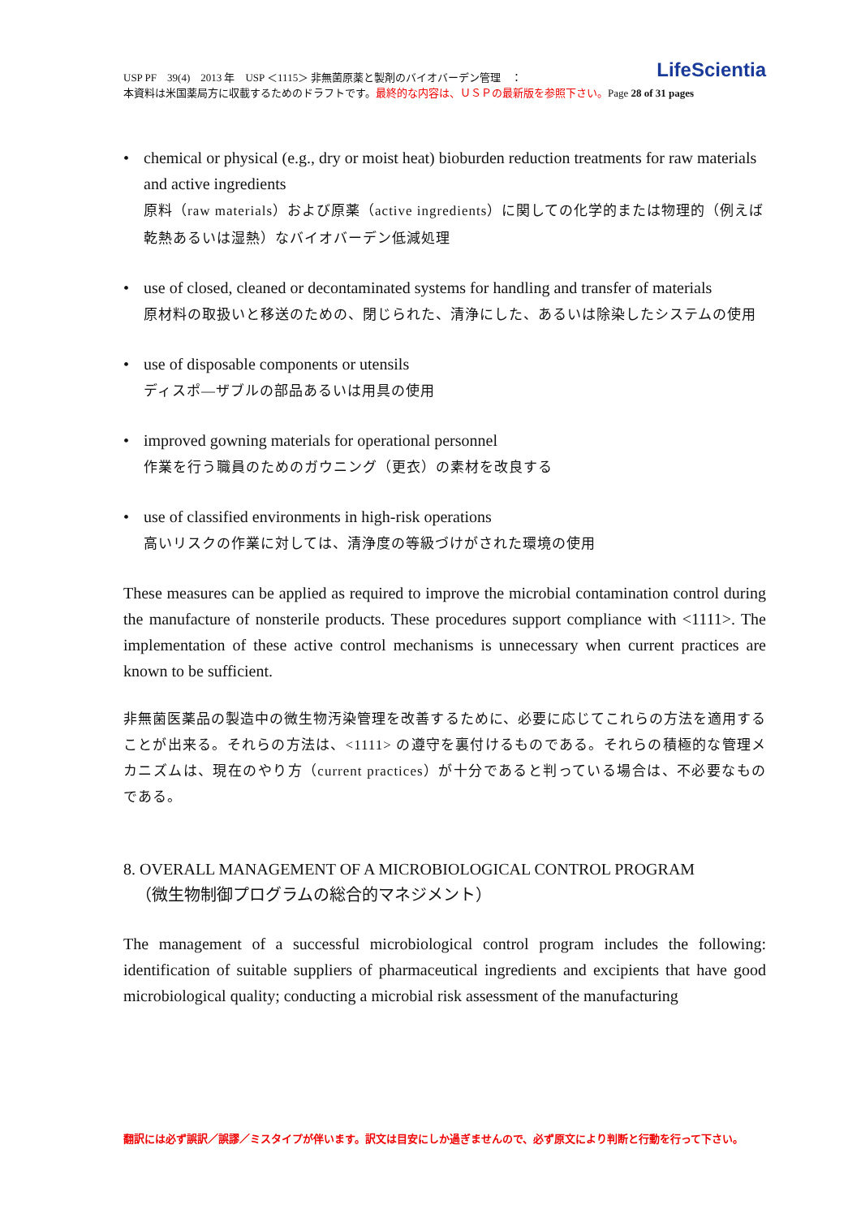LifeScientia
USP PF　39(4)　2013 年　USP ＜1115＞ 非無菌原薬と製剤のバイオバーデン管理　：
本資料は米国薬局方に収載するためのドラフトです。最終的な内容は、ＵＳＰの最新版を参照下さい。Page 28 of 31 pages
• chemical or physical (e.g., dry or moist heat) bioburden reduction treatments for raw materials and active ingredients
原料（raw materials）および原薬（active ingredients）に関しての化学的または物理的（例えば乾熱あるいは湿熱）なバイオバーデン低減処理
• use of closed, cleaned or decontaminated systems for handling and transfer of materials
原材料の取扱いと移送のための、閉じられた、清浄にした、あるいは除染したシステムの使用
• use of disposable components or utensils
ディスポ―ザブルの部品あるいは用具の使用
• improved gowning materials for operational personnel
作業を行う職員のためのガウニング（更衣）の素材を改良する
• use of classified environments in high-risk operations
高いリスクの作業に対しては、清浄度の等級づけがされた環境の使用
These measures can be applied as required to improve the microbial contamination control during the manufacture of nonsterile products. These procedures support compliance with <1111>. The implementation of these active control mechanisms is unnecessary when current practices are known to be sufficient.
非無菌医薬品の製造中の微生物汚染管理を改善するために、必要に応じてこれらの方法を適用することが出来る。それらの方法は、<1111> の遵守を裏付けるものである。それらの積極的な管理メカニズムは、現在のやり方（current practices）が十分であると判っている場合は、不必要なものである。
8. OVERALL MANAGEMENT OF A MICROBIOLOGICAL CONTROL PROGRAM
（微生物制御プログラムの総合的マネジメント）
The management of a successful microbiological control program includes the following: identification of suitable suppliers of pharmaceutical ingredients and excipients that have good microbiological quality; conducting a microbial risk assessment of the manufacturing
翻訳には必ず誤訳／誤謬／ミスタイプが伴います。訳文は目安にしか過ぎませんので、必ず原文により判断と行動を行って下さい。